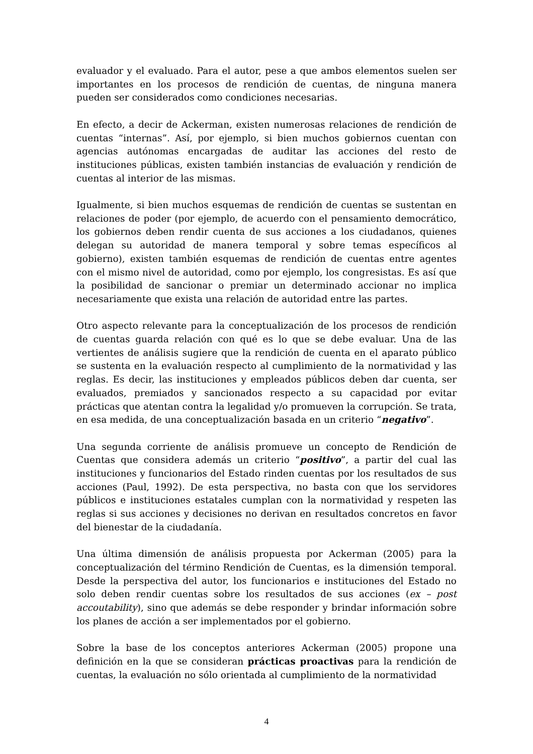evaluador y el evaluado. Para el autor, pese a que ambos elementos suelen ser importantes en los procesos de rendición de cuentas, de ninguna manera pueden ser considerados como condiciones necesarias.
En efecto, a decir de Ackerman, existen numerosas relaciones de rendición de cuentas “internas”. Así, por ejemplo, si bien muchos gobiernos cuentan con agencias autónomas encargadas de auditar las acciones del resto de instituciones públicas, existen también instancias de evaluación y rendición de cuentas al interior de las mismas.
Igualmente, si bien muchos esquemas de rendición de cuentas se sustentan en relaciones de poder (por ejemplo, de acuerdo con el pensamiento democrático, los gobiernos deben rendir cuenta de sus acciones a los ciudadanos, quienes delegan su autoridad de manera temporal y sobre temas específicos al gobierno), existen también esquemas de rendición de cuentas entre agentes con el mismo nivel de autoridad, como por ejemplo, los congresistas. Es así que la posibilidad de sancionar o premiar un determinado accionar no implica necesariamente que exista una relación de autoridad entre las partes.
Otro aspecto relevante para la conceptualización de los procesos de rendición de cuentas guarda relación con qué es lo que se debe evaluar. Una de las vertientes de análisis sugiere que la rendición de cuenta en el aparato público se sustenta en la evaluación respecto al cumplimiento de la normatividad y las reglas. Es decir, las instituciones y empleados públicos deben dar cuenta, ser evaluados, premiados y sancionados respecto a su capacidad por evitar prácticas que atentan contra la legalidad y/o promueven la corrupción. Se trata, en esa medida, de una conceptualización basada en un criterio “negativo”.
Una segunda corriente de análisis promueve un concepto de Rendición de Cuentas que considera además un criterio “positivo”, a partir del cual las instituciones y funcionarios del Estado rinden cuentas por los resultados de sus acciones (Paul, 1992). De esta perspectiva, no basta con que los servidores públicos e instituciones estatales cumplan con la normatividad y respeten las reglas si sus acciones y decisiones no derivan en resultados concretos en favor del bienestar de la ciudadanía.
Una última dimensión de análisis propuesta por Ackerman (2005) para la conceptualización del término Rendición de Cuentas, es la dimensión temporal. Desde la perspectiva del autor, los funcionarios e instituciones del Estado no solo deben rendir cuentas sobre los resultados de sus acciones (ex – post accoutability), sino que además se debe responder y brindar información sobre los planes de acción a ser implementados por el gobierno.
Sobre la base de los conceptos anteriores Ackerman (2005) propone una definición en la que se consideran prácticas proactivas para la rendición de cuentas, la evaluación no sólo orientada al cumplimiento de la normatividad
4